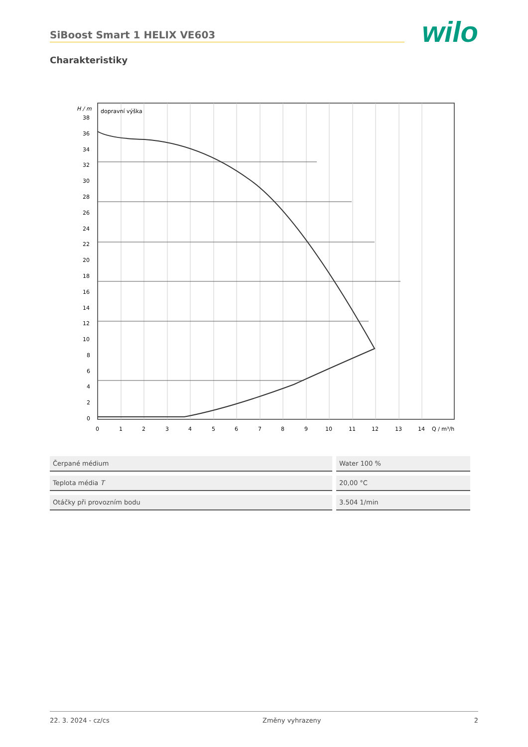SiBoost Smart 1 HELIX VE603
wilo
Charakteristiky
H / m
dopravní výška
38
36
34
32
30
28
26
24
22
20
18
16
14
12
10
8
6
4
2
0
0
1
2
3
4
5
6
7
8
9
10
11
12
13
14
Q / m³/h
| Čerpané médium | Water 100 % |
| Teplota média T | 20,00 °C |
| Otáčky při provozním bodu | 3.504 1/min |
22. 3. 2024 - cz/cs Změny vyhrazeny 2